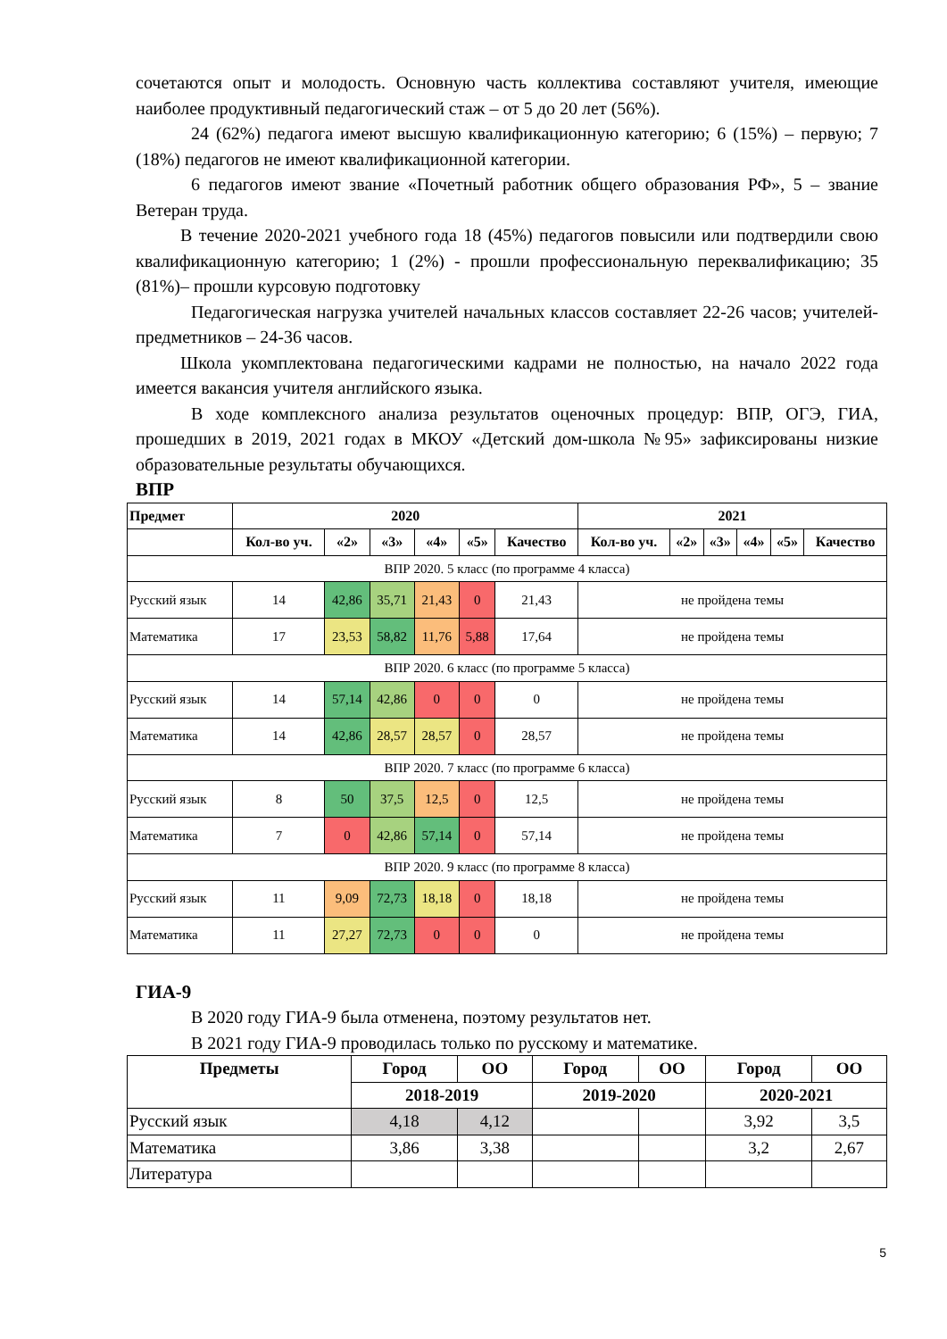сочетаются опыт и молодость. Основную часть коллектива составляют учителя, имеющие наиболее продуктивный педагогический стаж – от 5 до 20 лет (56%).
24 (62%) педагога имеют высшую квалификационную категорию; 6 (15%) – первую; 7 (18%) педагогов не имеют квалификационной категории.
6 педагогов имеют звание «Почетный работник общего образования РФ», 5 – звание Ветеран труда.
В течение 2020-2021 учебного года 18 (45%) педагогов повысили или подтвердили свою квалификационную категорию; 1 (2%) - прошли профессиональную переквалификацию; 35 (81%)– прошли курсовую подготовку
Педагогическая нагрузка учителей начальных классов составляет 22-26 часов; учителей-предметников – 24-36 часов.
Школа укомплектована педагогическими кадрами не полностью, на начало 2022 года имеется вакансия учителя английского языка.
В ходе комплексного анализа результатов оценочных процедур: ВПР, ОГЭ, ГИА, прошедших в 2019, 2021 годах в МКОУ «Детский дом-школа №95» зафиксированы низкие образовательные результаты обучающихся.
ВПР
| Предмет | 2020 | | | | | | 2021 | | | | | |
| --- | --- | --- | --- | --- | --- | --- | --- | --- | --- | --- | --- | --- |
| | Кол-во уч. | «2» | «3» | «4» | «5» | Качество | Кол-во уч. | «2» | «3» | «4» | «5» | Качество |
| ВПР 2020. 5 класс (по программе 4 класса) | | | | | | | | | | | | |
| Русский язык | 14 | 42,86 | 35,71 | 21,43 | 0 | 21,43 | не пройдена темы | | | | | |
| Математика | 17 | 23,53 | 58,82 | 11,76 | 5,88 | 17,64 | не пройдена темы | | | | | |
| ВПР 2020. 6 класс (по программе 5 класса) | | | | | | | | | | | | |
| Русский язык | 14 | 57,14 | 42,86 | 0 | 0 | 0 | не пройдена темы | | | | | |
| Математика | 14 | 42,86 | 28,57 | 28,57 | 0 | 28,57 | не пройдена темы | | | | | |
| ВПР 2020. 7 класс (по программе 6 класса) | | | | | | | | | | | | |
| Русский язык | 8 | 50 | 37,5 | 12,5 | 0 | 12,5 | не пройдена темы | | | | | |
| Математика | 7 | 0 | 42,86 | 57,14 | 0 | 57,14 | не пройдена темы | | | | | |
| ВПР 2020. 9 класс (по программе 8 класса) | | | | | | | | | | | | |
| Русский язык | 11 | 9,09 | 72,73 | 18,18 | 0 | 18,18 | не пройдена темы | | | | | |
| Математика | 11 | 27,27 | 72,73 | 0 | 0 | 0 | не пройдена темы | | | | | |
ГИА-9
В 2020 году ГИА-9 была отменена, поэтому результатов нет.
В 2021 году ГИА-9 проводилась только по русскому и математике.
| Предметы | Город | ОО | Город | ОО | Город | ОО |
| --- | --- | --- | --- | --- | --- | --- |
| | 2018-2019 | | 2019-2020 | | 2020-2021 | |
| Русский язык | 4,18 | 4,12 | | | 3,92 | 3,5 |
| Математика | 3,86 | 3,38 | | | 3,2 | 2,67 |
| Литература | | | | | | |
5